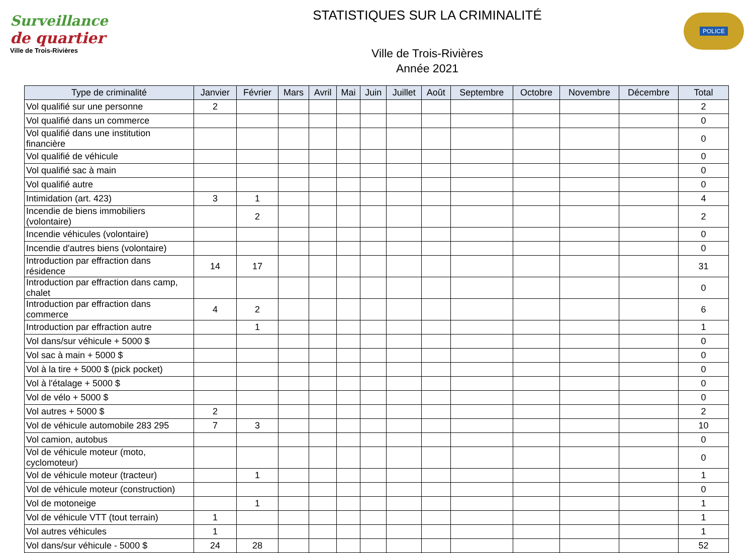Surveillance
de quartier
Ville de Trois-Rivières
STATISTIQUES SUR LA CRIMINALITÉ
Ville de Trois-Rivières
Année 2021
POLICE
| Type de criminalité | Janvier | Février | Mars | Avril | Mai | Juin | Juillet | Août | Septembre | Octobre | Novembre | Décembre | Total |
| --- | --- | --- | --- | --- | --- | --- | --- | --- | --- | --- | --- | --- | --- |
| Vol qualifié sur une personne | 2 | | | | | | | | | | | | 2 |
| Vol qualifié dans un commerce | | | | | | | | | | | | | 0 |
| Vol qualifié dans une institution financière | | | | | | | | | | | | | 0 |
| Vol qualifié de véhicule | | | | | | | | | | | | | 0 |
| Vol qualifié sac à main | | | | | | | | | | | | | 0 |
| Vol qualifié autre | | | | | | | | | | | | | 0 |
| Intimidation (art. 423) | 3 | 1 | | | | | | | | | | | 4 |
| Incendie de biens immobiliers (volontaire) | | 2 | | | | | | | | | | | 2 |
| Incendie véhicules (volontaire) | | | | | | | | | | | | | 0 |
| Incendie d'autres biens (volontaire) | | | | | | | | | | | | | 0 |
| Introduction par effraction dans résidence | 14 | 17 | | | | | | | | | | | 31 |
| Introduction par effraction dans camp, chalet | | | | | | | | | | | | | 0 |
| Introduction par effraction dans commerce | 4 | 2 | | | | | | | | | | | 6 |
| Introduction par effraction autre | | 1 | | | | | | | | | | | 1 |
| Vol dans/sur véhicule + 5000 $ | | | | | | | | | | | | | 0 |
| Vol sac à main + 5000 $ | | | | | | | | | | | | | 0 |
| Vol à la tire + 5000 $ (pick pocket) | | | | | | | | | | | | | 0 |
| Vol à l'étalage + 5000 $ | | | | | | | | | | | | | 0 |
| Vol de vélo + 5000 $ | | | | | | | | | | | | | 0 |
| Vol autres + 5000 $ | 2 | | | | | | | | | | | | 2 |
| Vol de véhicule automobile 283 295 | 7 | 3 | | | | | | | | | | | 10 |
| Vol camion, autobus | | | | | | | | | | | | | 0 |
| Vol de véhicule moteur (moto, cyclomoteur) | | | | | | | | | | | | | 0 |
| Vol de véhicule moteur (tracteur) | | 1 | | | | | | | | | | | 1 |
| Vol de véhicule moteur (construction) | | | | | | | | | | | | | 0 |
| Vol de motoneige | | 1 | | | | | | | | | | | 1 |
| Vol de véhicule VTT (tout terrain) | 1 | | | | | | | | | | | | 1 |
| Vol autres véhicules | 1 | | | | | | | | | | | | 1 |
| Vol dans/sur véhicule - 5000 $ | 24 | 28 | | | | | | | | | | | 52 |